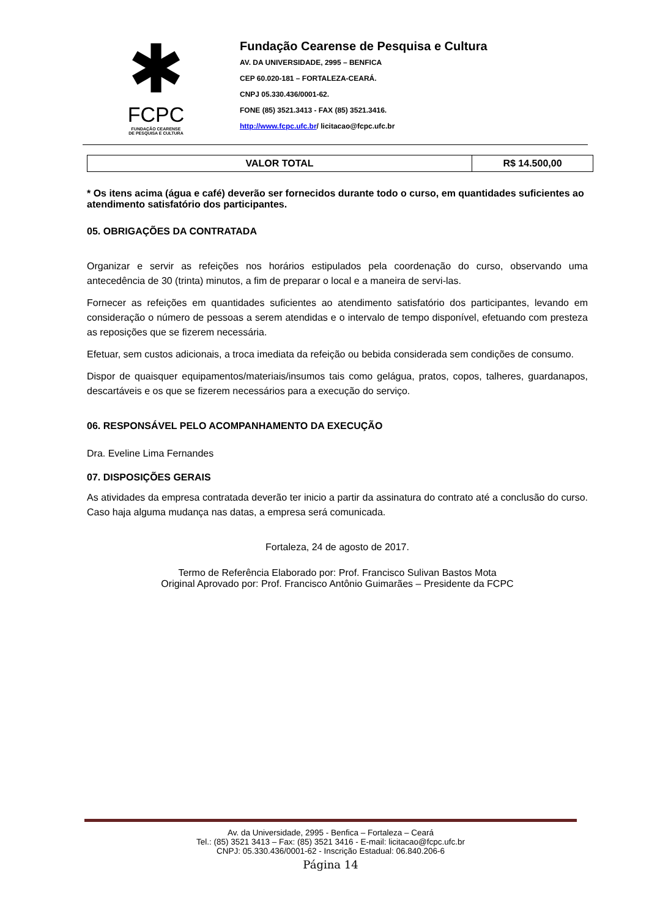✱
FCPC
FUNDAÇÃO CEARENSE
DE PESQUISA E CULTURA
Fundação Cearense de Pesquisa e Cultura
AV. DA UNIVERSIDADE, 2995 – BENFICA
CEP 60.020-181 – FORTALEZA-CEARÁ.
CNPJ 05.330.436/0001-62.
FONE (85) 3521.3413 - FAX (85) 3521.3416.
http://www.fcpc.ufc.br/ licitacao@fcpc.ufc.br
| VALOR TOTAL | R$ 14.500,00 |
* Os itens acima (água e café) deverão ser fornecidos durante todo o curso, em quantidades suficientes ao atendimento satisfatório dos participantes.
05. OBRIGAÇÕES DA CONTRATADA
Organizar e servir as refeições nos horários estipulados pela coordenação do curso, observando uma antecedência de 30 (trinta) minutos, a fim de preparar o local e a maneira de servi-las.
Fornecer as refeições em quantidades suficientes ao atendimento satisfatório dos participantes, levando em consideração o número de pessoas a serem atendidas e o intervalo de tempo disponível, efetuando com presteza as reposições que se fizerem necessária.
Efetuar, sem custos adicionais, a troca imediata da refeição ou bebida considerada sem condições de consumo.
Dispor de quaisquer equipamentos/materiais/insumos tais como gelágua, pratos, copos, talheres, guardanapos, descartáveis e os que se fizerem necessários para a execução do serviço.
06. RESPONSÁVEL PELO ACOMPANHAMENTO DA EXECUÇÃO
Dra. Eveline Lima Fernandes
07. DISPOSIÇÕES GERAIS
As atividades da empresa contratada deverão ter inicio a partir da assinatura do contrato até a conclusão do curso. Caso haja alguma mudança nas datas, a empresa será comunicada.
Fortaleza, 24 de agosto de 2017.
Termo de Referência Elaborado por: Prof. Francisco Sulivan Bastos Mota
Original Aprovado por: Prof. Francisco Antônio Guimarães – Presidente da FCPC
Av. da Universidade, 2995 - Benfica – Fortaleza – Ceará
Tel.: (85) 3521 3413 – Fax: (85) 3521 3416 - E-mail: licitacao@fcpc.ufc.br
CNPJ: 05.330.436/0001-62 - Inscrição Estadual: 06.840.206-6
Página 14